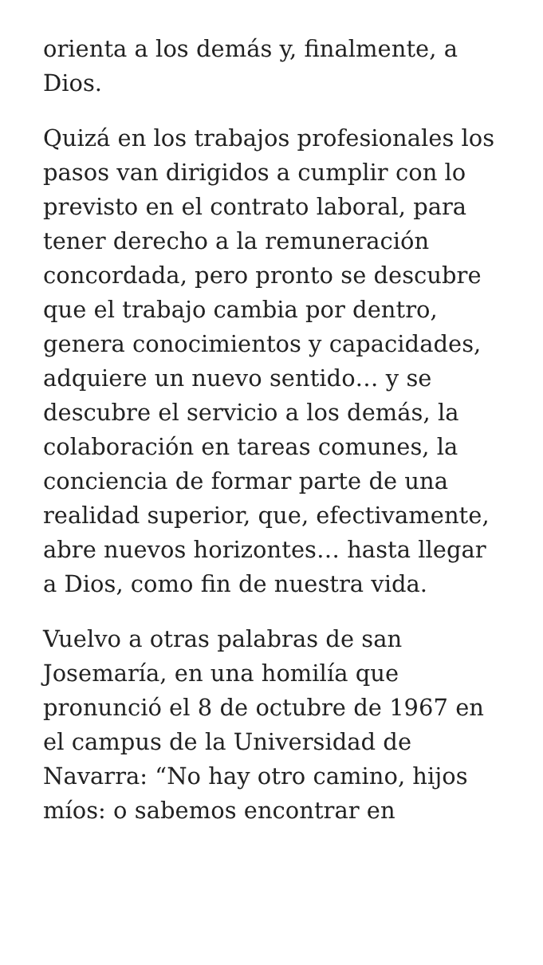orienta a los demás y, finalmente, a Dios.
Quizá en los trabajos profesionales los pasos van dirigidos a cumplir con lo previsto en el contrato laboral, para tener derecho a la remuneración concordada, pero pronto se descubre que el trabajo cambia por dentro, genera conocimientos y capacidades, adquiere un nuevo sentido… y se descubre el servicio a los demás, la colaboración en tareas comunes, la conciencia de formar parte de una realidad superior, que, efectivamente, abre nuevos horizontes… hasta llegar a Dios, como fin de nuestra vida.
Vuelvo a otras palabras de san Josemaría, en una homilía que pronunció el 8 de octubre de 1967 en el campus de la Universidad de Navarra: “No hay otro camino, hijos míos: o sabemos encontrar en